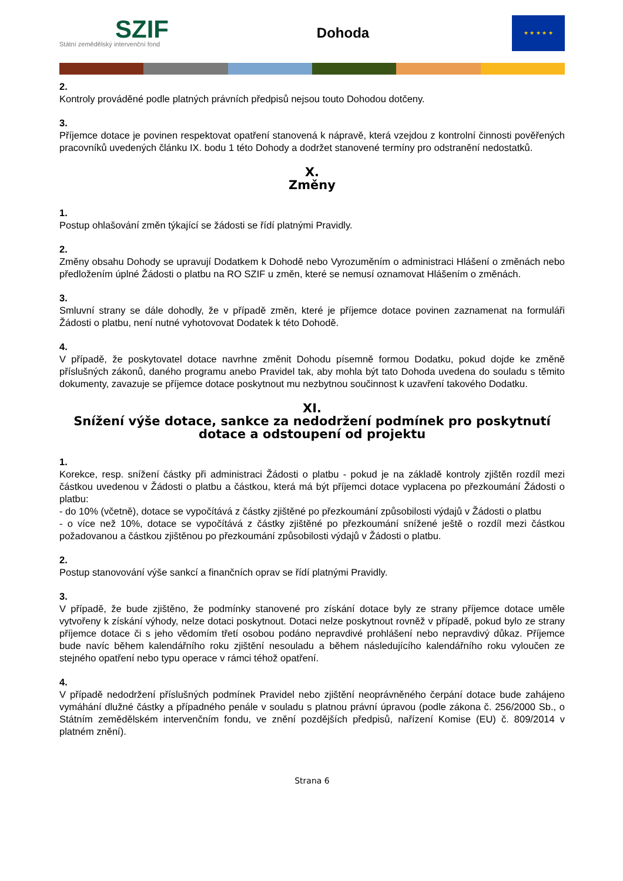SZIF
Státní zemědělský intervenční fond
Dohoda
★ ★ ★ ★ ★
2.
Kontroly prováděné podle platných právních předpisů nejsou touto Dohodou dotčeny.
3.
Příjemce dotace je povinen respektovat opatření stanovená k nápravě, která vzejdou z kontrolní činnosti pověřených pracovníků uvedených článku IX. bodu 1 této Dohody a dodržet stanovené termíny pro odstranění nedostatků.
X.
Změny
1.
Postup ohlašování změn týkající se žádosti se řídí platnými Pravidly.
2.
Změny obsahu Dohody se upravují Dodatkem k Dohodě nebo Vyrozuměním o administraci Hlášení o změnách nebo předložením úplné Žádosti o platbu na RO SZIF u změn, které se nemusí oznamovat Hlášením o změnách.
3.
Smluvní strany se dále dohodly, že v případě změn, které je příjemce dotace povinen zaznamenat na formuláři Žádosti o platbu, není nutné vyhotovovat Dodatek k této Dohodě.
4.
V případě, že poskytovatel dotace navrhne změnit Dohodu písemně formou Dodatku, pokud dojde ke změně příslušných zákonů, daného programu anebo Pravidel tak, aby mohla být tato Dohoda uvedena do souladu s těmito dokumenty, zavazuje se příjemce dotace poskytnout mu nezbytnou součinnost k uzavření takového Dodatku.
XI.
Snížení výše dotace, sankce za nedodržení podmínek pro poskytnutí dotace a odstoupení od projektu
1.
Korekce, resp. snížení částky při administraci Žádosti o platbu - pokud je na základě kontroly zjištěn rozdíl mezi částkou uvedenou v Žádosti o platbu a částkou, která má být příjemci dotace vyplacena po přezkoumání Žádosti o platbu:
- do 10% (včetně), dotace se vypočítává z částky zjištěné po přezkoumání způsobilosti výdajů v Žádosti o platbu
- o více než 10%, dotace se vypočítává z částky zjištěné po přezkoumání snížené ještě o rozdíl mezi částkou požadovanou a částkou zjištěnou po přezkoumání způsobilosti výdajů v Žádosti o platbu.
2.
Postup stanovování výše sankcí a finančních oprav se řídí platnými Pravidly.
3.
V případě, že bude zjištěno, že podmínky stanovené pro získání dotace byly ze strany příjemce dotace uměle vytvořeny k získání výhody, nelze dotaci poskytnout. Dotaci nelze poskytnout rovněž v případě, pokud bylo ze strany příjemce dotace či s jeho vědomím třetí osobou podáno nepravdivé prohlášení nebo nepravdivý důkaz. Příjemce bude navíc během kalendářního roku zjištění nesouladu a během následujícího kalendářního roku vyloučen ze stejného opatření nebo typu operace v rámci téhož opatření.
4.
V případě nedodržení příslušných podmínek Pravidel nebo zjištění neoprávněného čerpání dotace bude zahájeno vymáhání dlužné částky a případného penále v souladu s platnou právní úpravou (podle zákona č. 256/2000 Sb., o Státním zemědělském intervenčním fondu, ve znění pozdějších předpisů, nařízení Komise (EU) č. 809/2014 v platném znění).
Strana 6